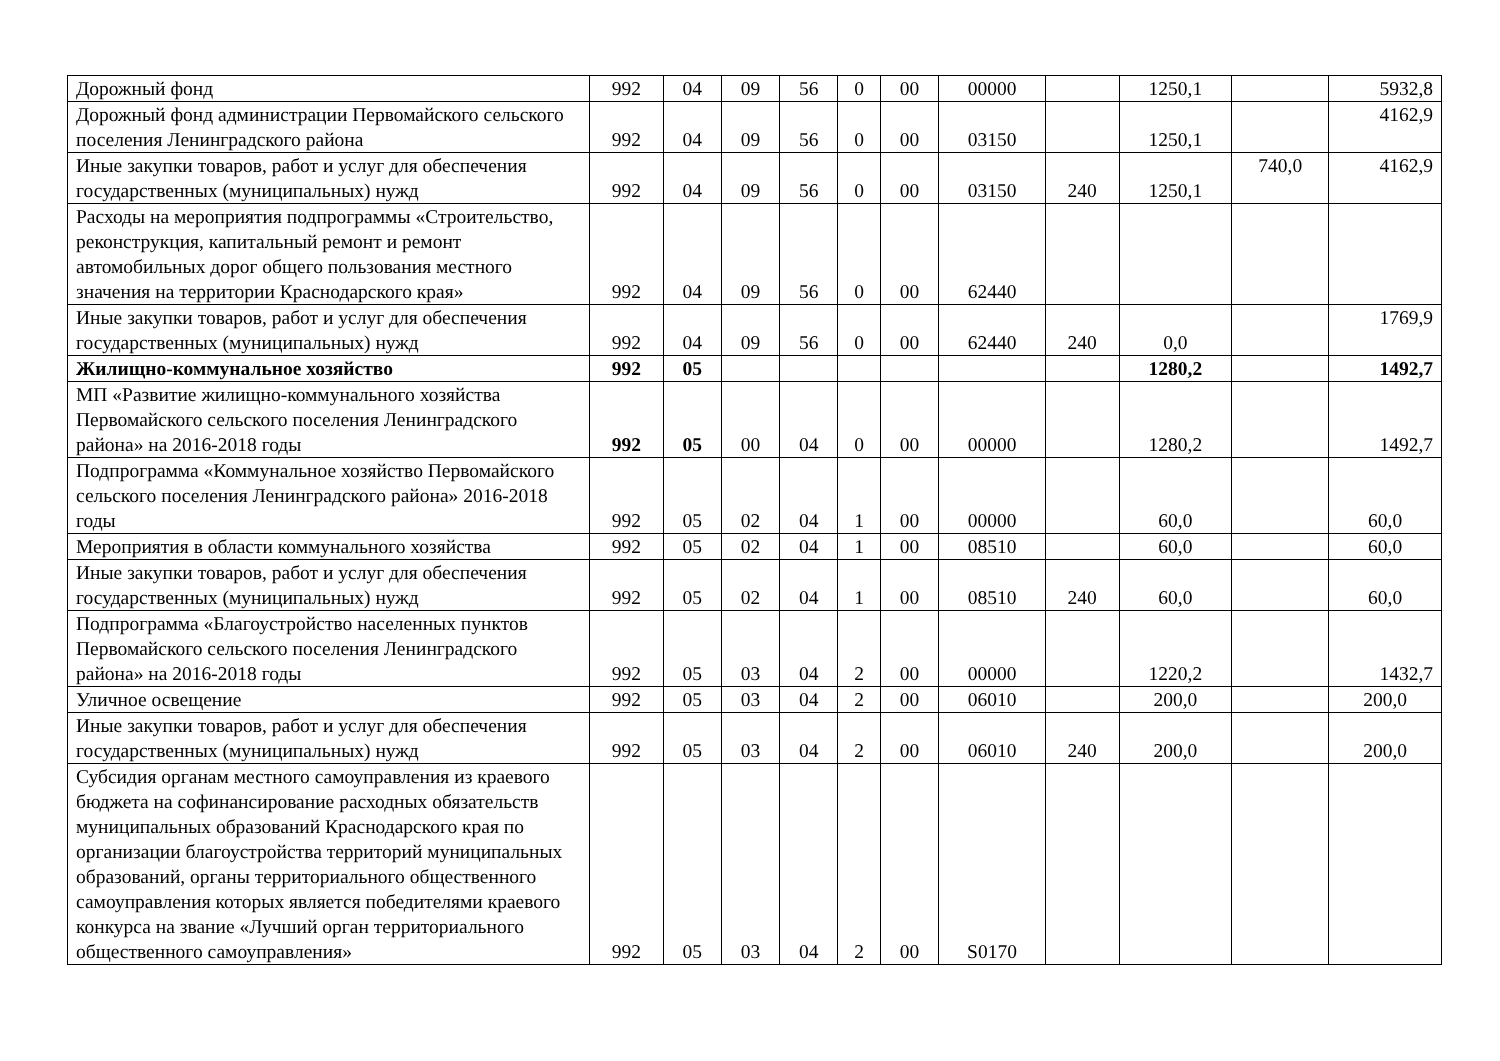| Дорожный фонд | 992 | 04 | 09 | 56 | 0 | 00 | 00000 | | 1250,1 | | 5932,8 |
| Дорожный фонд администрации Первомайского сельского поселения Ленинградского района | 992 | 04 | 09 | 56 | 0 | 00 | 03150 | | 1250,1 | | 4162,9 |
| Иные закупки товаров, работ и услуг для обеспечения государственных (муниципальных) нужд | 992 | 04 | 09 | 56 | 0 | 00 | 03150 | 240 | 1250,1 | 740,0 | 4162,9 |
| Расходы на мероприятия подпрограммы «Строительство, реконструкция, капитальный ремонт и ремонт автомобильных дорог общего пользования местного значения на территории Краснодарского края» | 992 | 04 | 09 | 56 | 0 | 00 | 62440 | | | | |
| Иные закупки товаров, работ и услуг для обеспечения государственных (муниципальных) нужд | 992 | 04 | 09 | 56 | 0 | 00 | 62440 | 240 | 0,0 | | 1769,9 |
| Жилищно-коммунальное хозяйство | 992 | 05 | | | | | | | 1280,2 | | 1492,7 |
| МП «Развитие жилищно-коммунального хозяйства Первомайского сельского поселения Ленинградского района» на 2016-2018 годы | 992 | 05 | 00 | 04 | 0 | 00 | 00000 | | 1280,2 | | 1492,7 |
| Подпрограмма «Коммунальное хозяйство Первомайского сельского поселения Ленинградского района» 2016-2018 годы | 992 | 05 | 02 | 04 | 1 | 00 | 00000 | | 60,0 | | 60,0 |
| Мероприятия в области коммунального хозяйства | 992 | 05 | 02 | 04 | 1 | 00 | 08510 | | 60,0 | | 60,0 |
| Иные закупки товаров, работ и услуг для обеспечения государственных (муниципальных) нужд | 992 | 05 | 02 | 04 | 1 | 00 | 08510 | 240 | 60,0 | | 60,0 |
| Подпрограмма «Благоустройство населенных пунктов Первомайского сельского поселения Ленинградского района» на 2016-2018 годы | 992 | 05 | 03 | 04 | 2 | 00 | 00000 | | 1220,2 | | 1432,7 |
| Уличное освещение | 992 | 05 | 03 | 04 | 2 | 00 | 06010 | | 200,0 | | 200,0 |
| Иные закупки товаров, работ и услуг для обеспечения государственных (муниципальных) нужд | 992 | 05 | 03 | 04 | 2 | 00 | 06010 | 240 | 200,0 | | 200,0 |
| Субсидия органам местного самоуправления из краевого бюджета на софинансирование расходных обязательств муниципальных образований Краснодарского края по организации благоустройства территорий муниципальных образований, органы территориального общественного самоуправления которых является победителями краевого конкурса на звание «Лучший орган территориального общественного самоуправления» | 992 | 05 | 03 | 04 | 2 | 00 | S0170 | | | | |